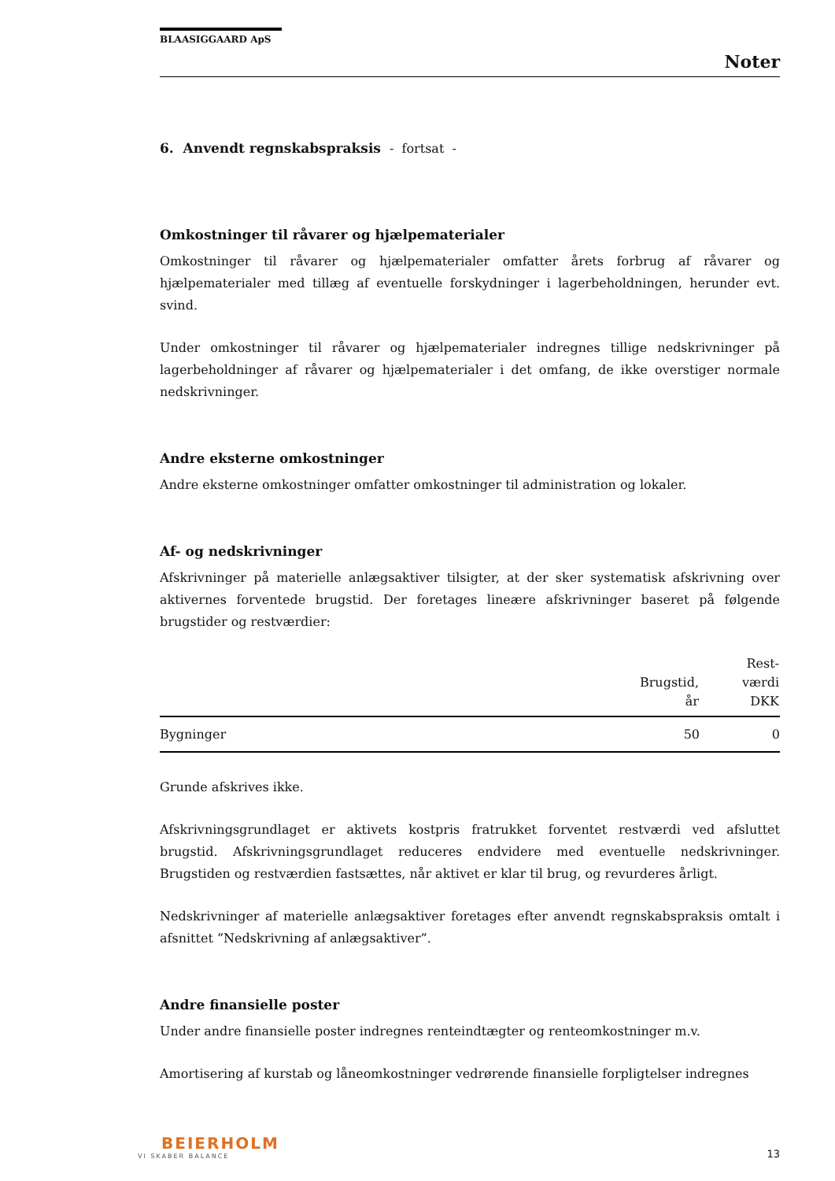BLAASIGGAARD ApS
Noter
6. Anvendt regnskabspraksis - fortsat -
Omkostninger til råvarer og hjælpematerialer
Omkostninger til råvarer og hjælpematerialer omfatter årets forbrug af råvarer og hjælpematerialer med tillæg af eventuelle forskydninger i lagerbeholdningen, herunder evt. svind.
Under omkostninger til råvarer og hjælpematerialer indregnes tillige nedskrivninger på lagerbeholdninger af råvarer og hjælpematerialer i det omfang, de ikke overstiger normale nedskrivninger.
Andre eksterne omkostninger
Andre eksterne omkostninger omfatter omkostninger til administration og lokaler.
Af- og nedskrivninger
Afskrivninger på materielle anlægsaktiver tilsigter, at der sker systematisk afskrivning over aktivernes forventede brugstid. Der foretages lineære afskrivninger baseret på følgende brugstider og restværdier:
| | Brugstid, år | Rest- værdi DKK |
| --- | --- | --- |
| Bygninger | 50 | 0 |
Grunde afskrives ikke.
Afskrivningsgrundlaget er aktivets kostpris fratrukket forventet restværdi ved afsluttet brugstid. Afskrivningsgrundlaget reduceres endvidere med eventuelle nedskrivninger. Brugstiden og restværdien fastsættes, når aktivet er klar til brug, og revurderes årligt.
Nedskrivninger af materielle anlægsaktiver foretages efter anvendt regnskabspraksis omtalt i afsnittet ”Nedskrivning af anlægsaktiver”.
Andre finansielle poster
Under andre finansielle poster indregnes renteindtægter og renteomkostninger m.v.
Amortisering af kurstab og låneomkostninger vedrørende finansielle forpligtelser indregnes
BEIERHOLM
VI SKABER BALANCE
13